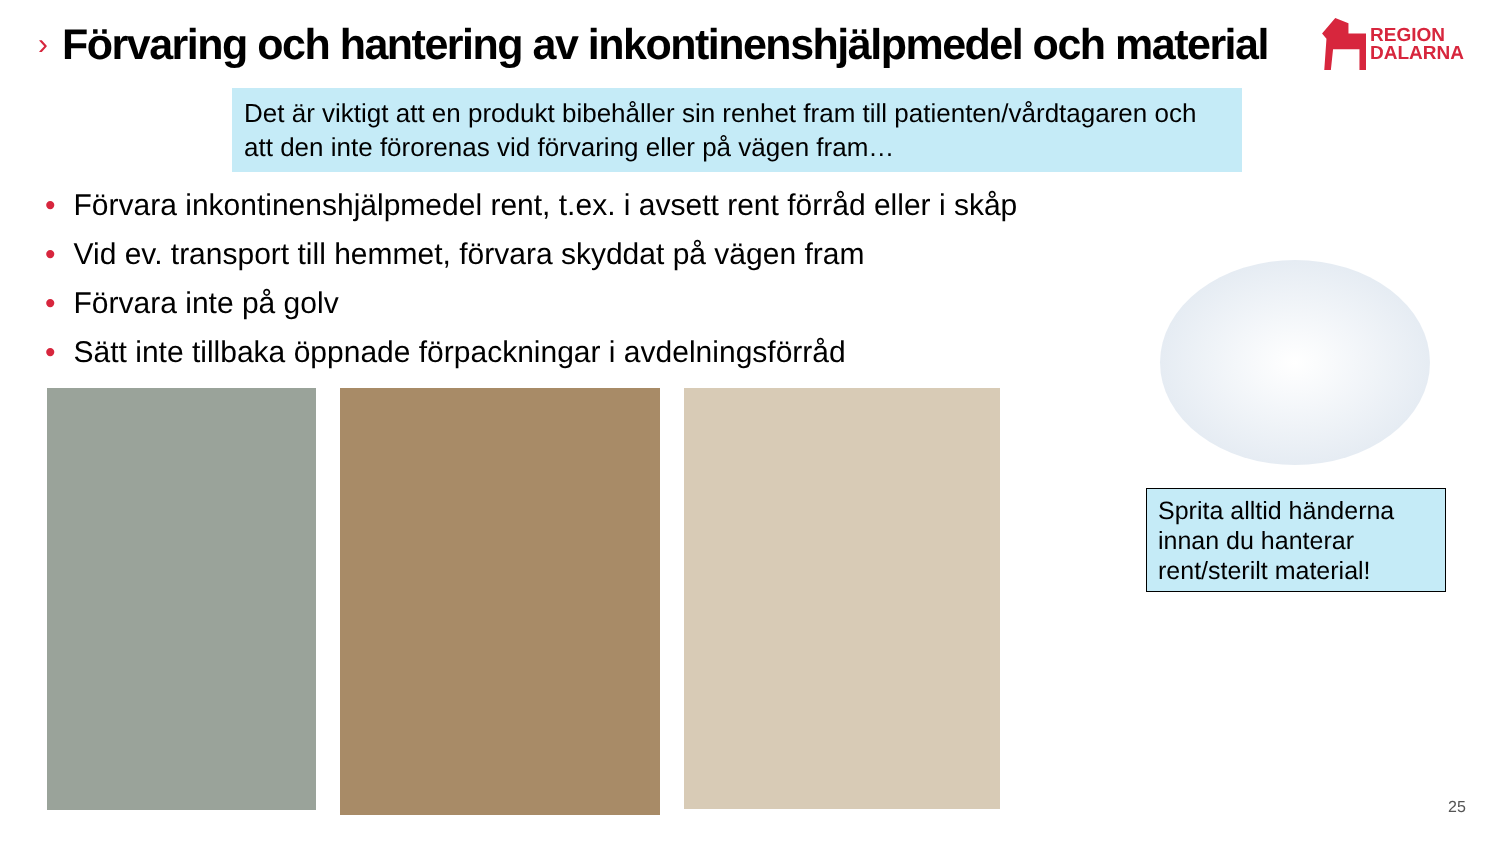›
Förvaring och hantering av inkontinenshjälpmedel och material
REGION
DALARNA
Det är viktigt att en produkt bibehåller sin renhet fram till patienten/vårdtagaren och att den inte förorenas vid förvaring eller på vägen fram…
• Förvara inkontinenshjälpmedel rent, t.ex. i avsett rent förråd eller i skåp
• Vid ev. transport till hemmet, förvara skyddat på vägen fram
• Förvara inte på golv
• Sätt inte tillbaka öppnade förpackningar i avdelningsförråd
Sprita alltid händerna innan du hanterar rent/sterilt material!
25